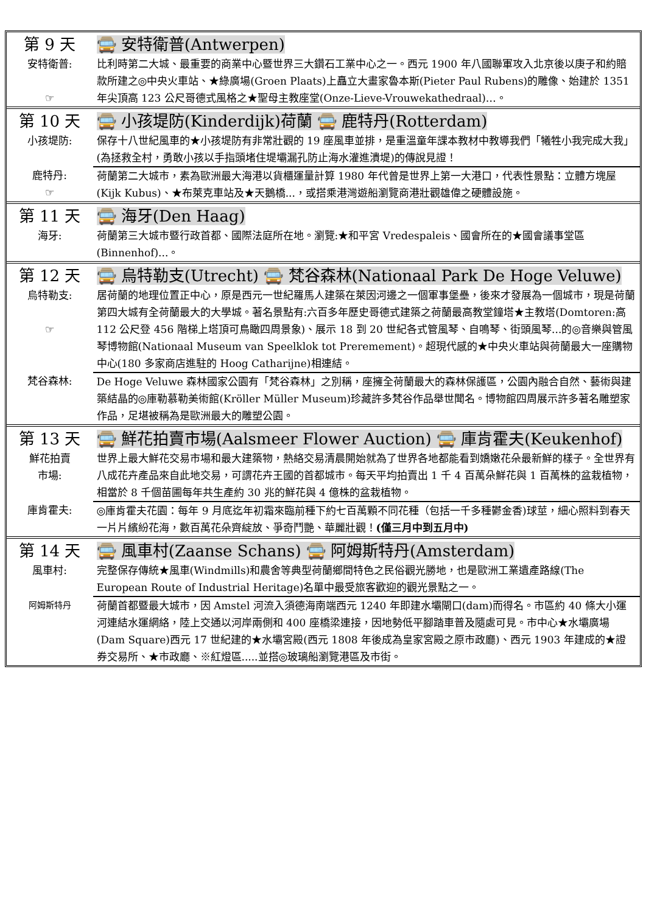| 第 9 天 | 🚍 安特衛普(Antwerpen) |
| 安特衛普: ☞ | 比利時第二大城、最重要的商業中心暨世界三大鑽石工業中心之一。西元 1900 年八國聯軍攻入北京後以庚子和約賠款所建之◎中央火車站、★綠廣場(Groen Plaats)上矗立大畫家魯本斯(Pieter Paul Rubens)的雕像、始建於 1351 年尖頂高 123 公尺哥德式風格之★聖母主教座堂(Onze-Lieve-Vrouwekathedraal)…。 |
| 第 10 天 | 🚍 小孩堤防(Kinderdijk)荷蘭 🚍 鹿特丹(Rotterdam) |
| 小孩堤防: | 保存十八世紀風車的★小孩堤防有非常壯觀的 19 座風車並排，是重溫童年課本教材中教導我們「犧牲小我完成大我」(為拯救全村，勇敢小孩以手指頭堵住堤壩漏孔防止海水灌進潰堤)的傳說見證！ |
| 鹿特丹: ☞ | 荷蘭第二大城市，素為歐洲最大海港以貨櫃運量計算 1980 年代曾是世界上第一大港口，代表性景點：立體方塊屋(Kijk Kubus)、★布萊克車站及★天鵝橋...，或搭乘港灣遊船瀏覽商港壯觀雄偉之硬體設施。 |
| 第 11 天 | 🚍 海牙(Den Haag) |
| 海牙: | 荷蘭第三大城市暨行政首都、國際法庭所在地。瀏覽:★和平宮 Vredespaleis、國會所在的★國會議事堂區(Binnenhof)...。 |
| 第 12 天 | 🚍 烏特勒支(Utrecht) 🚍 梵谷森林(Nationaal Park De Hoge Veluwe) |
| 烏特勒支: ☞ | 居荷蘭的地理位置正中心，原是西元一世紀羅馬人建築在萊因河邊之一個軍事堡壘，後來才發展為一個城市，現是荷蘭第四大城有全荷蘭最大的大學城。著名景點有:六百多年歷史哥德式建築之荷蘭最高教堂鐘塔★主教塔(Domtoren:高 112 公尺登 456 階梯上塔頂可鳥瞰四周景象)、展示 18 到 20 世紀各式管風琴、自鳴琴、街頭風琴...的◎音樂與管風琴博物館(Nationaal Museum van Speelklok tot Preremement)。超現代感的★中央火車站與荷蘭最大一座購物中心(180 多家商店進駐的 Hoog Catharijne)相連結。 |
| 梵谷森林: | De Hoge Veluwe 森林國家公園有「梵谷森林」之別稱，座擁全荷蘭最大的森林保護區，公園內融合自然、藝術與建築結晶的◎庫勒慕勒美術館(Kröller Müller Museum)珍藏許多梵谷作品舉世聞名。博物館四周展示許多著名雕塑家作品，足堪被稱為是歐洲最大的雕塑公園。 |
| 第 13 天 | 🚍 鮮花拍賣市場(Aalsmeer Flower Auction) 🚍 庫肯霍夫(Keukenhof) |
| 鮮花拍賣 市場: | 世界上最大鮮花交易市場和最大建築物，熱絡交易清晨開始就為了世界各地都能看到嬌嫩花朵最新鮮的樣子。全世界有八成花卉產品來自此地交易，可謂花卉王國的首都城市。每天平均拍賣出 1 千 4 百萬朵鮮花與 1 百萬株的盆栽植物，相當於 8 千個苗圃每年共生產約 30 兆的鮮花與 4 億株的盆栽植物。 |
| 庫肯霍夫: | ◎庫肯霍夫花園：每年 9 月底迄年初霜來臨前種下約七百萬顆不同花種（包括一千多種鬱金香)球莖，細心照料到春天一片片繽紛花海，數百萬花朵齊綻放、爭奇鬥艷、華麗壯觀！ (僅三月中到五月中) |
| 第 14 天 | 🚍 風車村(Zaanse Schans) 🚍 阿姆斯特丹(Amsterdam) |
| 風車村: | 完整保存傳統★風車(Windmills)和農舍等典型荷蘭鄉間特色之民俗觀光勝地，也是歐洲工業遺產路線(The European Route of Industrial Heritage)名單中最受旅客歡迎的觀光景點之一。 |
| 阿姆斯特丹 | 荷蘭首都暨最大城市，因 Amstel 河流入須德海南端西元 1240 年即建水壩閘口(dam)而得名。市區約 40 條大小運河連結水運網絡，陸上交通以河岸兩側和 400 座橋梁連接，因地勢低平腳踏車普及隨處可見。市中心★水壩廣場(Dam Square)西元 17 世紀建的★水壩宮殿(西元 1808 年後成為皇家宮殿之原市政廳)、西元 1903 年建成的★證券交易所、★市政廳、※紅燈區.....並搭◎玻璃船瀏覽港區及市街。 |